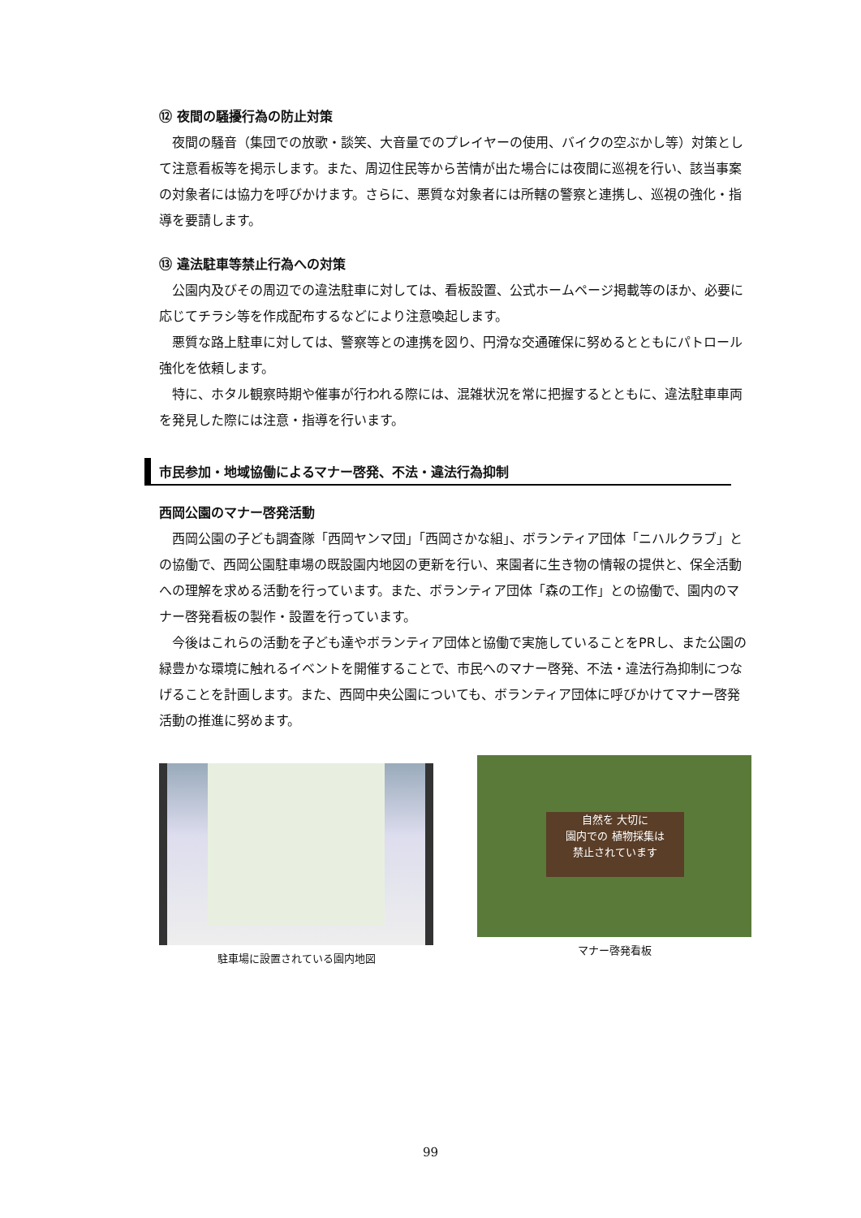⑫ 夜間の騒擾行為の防止対策
夜間の騒音（集団での放歌・談笑、大音量でのプレイヤーの使用、バイクの空ぶかし等）対策として注意看板等を掲示します。また、周辺住民等から苦情が出た場合には夜間に巡視を行い、該当事案の対象者には協力を呼びかけます。さらに、悪質な対象者には所轄の警察と連携し、巡視の強化・指導を要請します。
⑬ 違法駐車等禁止行為への対策
公園内及びその周辺での違法駐車に対しては、看板設置、公式ホームページ掲載等のほか、必要に応じてチラシ等を作成配布するなどにより注意喚起します。
悪質な路上駐車に対しては、警察等との連携を図り、円滑な交通確保に努めるとともにパトロール強化を依頼します。
特に、ホタル観察時期や催事が行われる際には、混雑状況を常に把握するとともに、違法駐車車両を発見した際には注意・指導を行います。
市民参加・地域協働によるマナー啓発、不法・違法行為抑制
西岡公園のマナー啓発活動
西岡公園の子ども調査隊「西岡ヤンマ団」「西岡さかな組」、ボランティア団体「ニハルクラブ」との協働で、西岡公園駐車場の既設園内地図の更新を行い、来園者に生き物の情報の提供と、保全活動への理解を求める活動を行っています。また、ボランティア団体「森の工作」との協働で、園内のマナー啓発看板の製作・設置を行っています。
今後はこれらの活動を子ども達やボランティア団体と協働で実施していることをPRし、また公園の緑豊かな環境に触れるイベントを開催することで、市民へのマナー啓発、不法・違法行為抑制につなげることを計画します。また、西岡中央公園についても、ボランティア団体に呼びかけてマナー啓発活動の推進に努めます。
駐車場に設置されている園内地図
自然を 大切に
園内での 植物採集は
禁止されています
マナー啓発看板
99